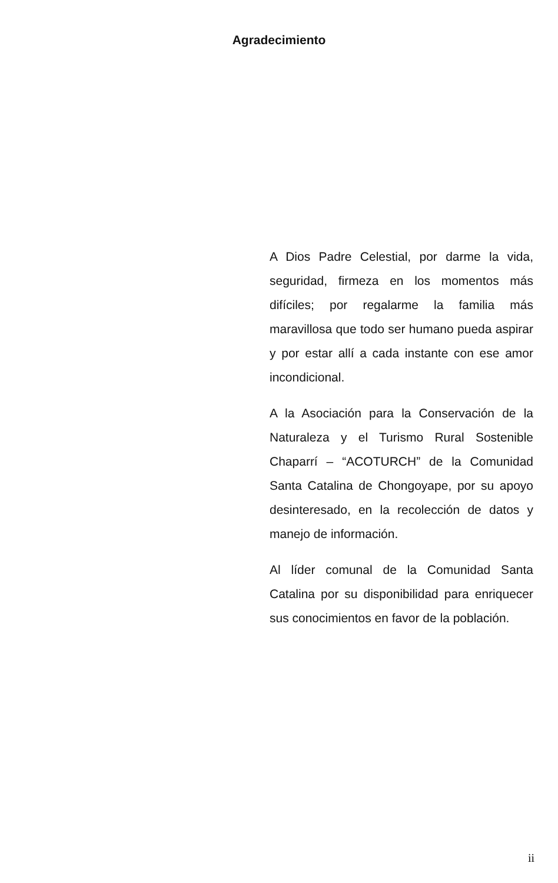Agradecimiento
A Dios Padre Celestial, por darme la vida, seguridad, firmeza en los momentos más difíciles; por regalarme la familia más maravillosa que todo ser humano pueda aspirar y por estar allí a cada instante con ese amor incondicional.
A la Asociación para la Conservación de la Naturaleza y el Turismo Rural Sostenible Chaparrí – “ACOTURCH” de la Comunidad Santa Catalina de Chongoyape, por su apoyo desinteresado, en la recolección de datos y manejo de información.
Al líder comunal de la Comunidad Santa Catalina por su disponibilidad para enriquecer sus conocimientos en favor de la población.
ii